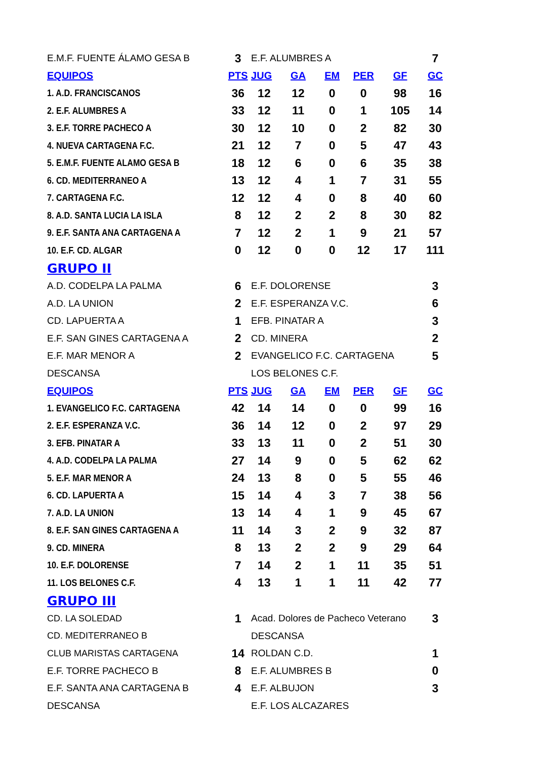| E.M.F. FUENTE ÁLAMO GESA B | 3 | E.F. ALUMBRES A | | | | | 7 |
| EQUIPOS | PTS | JUG | GA | EM | PER | GF | GC |
| 1. A.D. FRANCISCANOS | 36 | 12 | 12 | 0 | 0 | 98 | 16 |
| 2. E.F. ALUMBRES A | 33 | 12 | 11 | 0 | 1 | 105 | 14 |
| 3. E.F. TORRE PACHECO A | 30 | 12 | 10 | 0 | 2 | 82 | 30 |
| 4. NUEVA CARTAGENA F.C. | 21 | 12 | 7 | 0 | 5 | 47 | 43 |
| 5. E.M.F. FUENTE ALAMO GESA B | 18 | 12 | 6 | 0 | 6 | 35 | 38 |
| 6. CD. MEDITERRANEO A | 13 | 12 | 4 | 1 | 7 | 31 | 55 |
| 7. CARTAGENA F.C. | 12 | 12 | 4 | 0 | 8 | 40 | 60 |
| 8. A.D. SANTA LUCIA LA ISLA | 8 | 12 | 2 | 2 | 8 | 30 | 82 |
| 9. E.F. SANTA ANA CARTAGENA A | 7 | 12 | 2 | 1 | 9 | 21 | 57 |
| 10. E.F. CD. ALGAR | 0 | 12 | 0 | 0 | 12 | 17 | 111 |
| GRUPO II | | | | | | | |
| A.D. CODELPA LA PALMA | 6 | E.F. DOLORENSE | | | | | 3 |
| A.D. LA UNION | 2 | E.F. ESPERANZA V.C. | | | | | 6 |
| CD. LAPUERTA A | 1 | EFB. PINATAR A | | | | | 3 |
| E.F. SAN GINES CARTAGENA A | 2 | CD. MINERA | | | | | 2 |
| E.F. MAR MENOR A | 2 | EVANGELICO F.C. CARTAGENA | | | | | 5 |
| DESCANSA | | LOS BELONES C.F. | | | | | |
| EQUIPOS | PTS | JUG | GA | EM | PER | GF | GC |
| 1. EVANGELICO F.C. CARTAGENA | 42 | 14 | 14 | 0 | 0 | 99 | 16 |
| 2. E.F. ESPERANZA V.C. | 36 | 14 | 12 | 0 | 2 | 97 | 29 |
| 3. EFB. PINATAR A | 33 | 13 | 11 | 0 | 2 | 51 | 30 |
| 4. A.D. CODELPA LA PALMA | 27 | 14 | 9 | 0 | 5 | 62 | 62 |
| 5. E.F. MAR MENOR A | 24 | 13 | 8 | 0 | 5 | 55 | 46 |
| 6. CD. LAPUERTA A | 15 | 14 | 4 | 3 | 7 | 38 | 56 |
| 7. A.D. LA UNION | 13 | 14 | 4 | 1 | 9 | 45 | 67 |
| 8. E.F. SAN GINES CARTAGENA A | 11 | 14 | 3 | 2 | 9 | 32 | 87 |
| 9. CD. MINERA | 8 | 13 | 2 | 2 | 9 | 29 | 64 |
| 10. E.F. DOLORENSE | 7 | 14 | 2 | 1 | 11 | 35 | 51 |
| 11. LOS BELONES C.F. | 4 | 13 | 1 | 1 | 11 | 42 | 77 |
| GRUPO III | | | | | | | |
| CD. LA SOLEDAD | 1 | Acad. Dolores de Pacheco Veterano | | | | | 3 |
| CD. MEDITERRANEO B | | DESCANSA | | | | | |
| CLUB MARISTAS CARTAGENA | 14 | ROLDAN C.D. | | | | | 1 |
| E.F. TORRE PACHECO B | 8 | E.F. ALUMBRES B | | | | | 0 |
| E.F. SANTA ANA CARTAGENA B | 4 | E.F. ALBUJON | | | | | 3 |
| DESCANSA | | E.F. LOS ALCAZARES | | | | | |